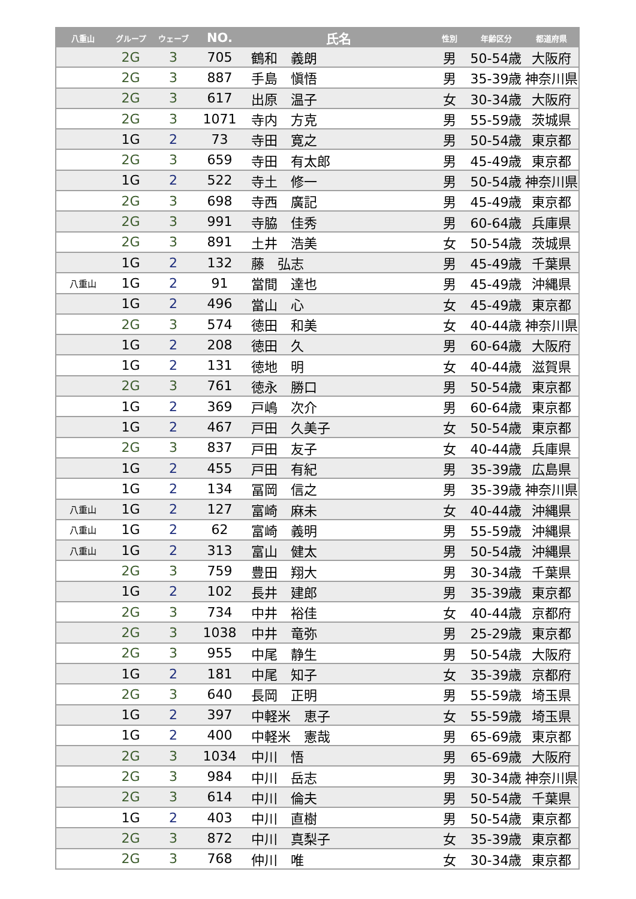| 八重山 | グループ | ウェーブ | NO. | 氏名 | 性別 | 年齢区分 | 都道府県 |
| --- | --- | --- | --- | --- | --- | --- | --- |
| | 2G | 3 | 705 | 鶴和 義朗 | 男 | 50-54歳 | 大阪府 |
| | 2G | 3 | 887 | 手島 愼悟 | 男 | 35-39歳 | 神奈川県 |
| | 2G | 3 | 617 | 出原 温子 | 女 | 30-34歳 | 大阪府 |
| | 2G | 3 | 1071 | 寺内 方克 | 男 | 55-59歳 | 茨城県 |
| | 1G | 2 | 73 | 寺田 寛之 | 男 | 50-54歳 | 東京都 |
| | 2G | 3 | 659 | 寺田 有太郎 | 男 | 45-49歳 | 東京都 |
| | 1G | 2 | 522 | 寺土 修一 | 男 | 50-54歳 | 神奈川県 |
| | 2G | 3 | 698 | 寺西 廣記 | 男 | 45-49歳 | 東京都 |
| | 2G | 3 | 991 | 寺脇 佳秀 | 男 | 60-64歳 | 兵庫県 |
| | 2G | 3 | 891 | 土井 浩美 | 女 | 50-54歳 | 茨城県 |
| | 1G | 2 | 132 | 藤 弘志 | 男 | 45-49歳 | 千葉県 |
| 八重山 | 1G | 2 | 91 | 當間 達也 | 男 | 45-49歳 | 沖縄県 |
| | 1G | 2 | 496 | 當山 心 | 女 | 45-49歳 | 東京都 |
| | 2G | 3 | 574 | 徳田 和美 | 女 | 40-44歳 | 神奈川県 |
| | 1G | 2 | 208 | 徳田 久 | 男 | 60-64歳 | 大阪府 |
| | 1G | 2 | 131 | 徳地 明 | 女 | 40-44歳 | 滋賀県 |
| | 2G | 3 | 761 | 徳永 勝口 | 男 | 50-54歳 | 東京都 |
| | 1G | 2 | 369 | 戸嶋 次介 | 男 | 60-64歳 | 東京都 |
| | 1G | 2 | 467 | 戸田 久美子 | 女 | 50-54歳 | 東京都 |
| | 2G | 3 | 837 | 戸田 友子 | 女 | 40-44歳 | 兵庫県 |
| | 1G | 2 | 455 | 戸田 有紀 | 男 | 35-39歳 | 広島県 |
| | 1G | 2 | 134 | 冨岡 信之 | 男 | 35-39歳 | 神奈川県 |
| 八重山 | 1G | 2 | 127 | 富崎 麻未 | 女 | 40-44歳 | 沖縄県 |
| 八重山 | 1G | 2 | 62 | 富崎 義明 | 男 | 55-59歳 | 沖縄県 |
| 八重山 | 1G | 2 | 313 | 富山 健太 | 男 | 50-54歳 | 沖縄県 |
| | 2G | 3 | 759 | 豊田 翔大 | 男 | 30-34歳 | 千葉県 |
| | 1G | 2 | 102 | 長井 建郎 | 男 | 35-39歳 | 東京都 |
| | 2G | 3 | 734 | 中井 裕佳 | 女 | 40-44歳 | 京都府 |
| | 2G | 3 | 1038 | 中井 竜弥 | 男 | 25-29歳 | 東京都 |
| | 2G | 3 | 955 | 中尾 静生 | 男 | 50-54歳 | 大阪府 |
| | 1G | 2 | 181 | 中尾 知子 | 女 | 35-39歳 | 京都府 |
| | 2G | 3 | 640 | 長岡 正明 | 男 | 55-59歳 | 埼玉県 |
| | 1G | 2 | 397 | 中軽米 恵子 | 女 | 55-59歳 | 埼玉県 |
| | 1G | 2 | 400 | 中軽米 憲哉 | 男 | 65-69歳 | 東京都 |
| | 2G | 3 | 1034 | 中川 悟 | 男 | 65-69歳 | 大阪府 |
| | 2G | 3 | 984 | 中川 岳志 | 男 | 30-34歳 | 神奈川県 |
| | 2G | 3 | 614 | 中川 倫夫 | 男 | 50-54歳 | 千葉県 |
| | 1G | 2 | 403 | 中川 直樹 | 男 | 50-54歳 | 東京都 |
| | 2G | 3 | 872 | 中川 真梨子 | 女 | 35-39歳 | 東京都 |
| | 2G | 3 | 768 | 仲川 唯 | 女 | 30-34歳 | 東京都 |